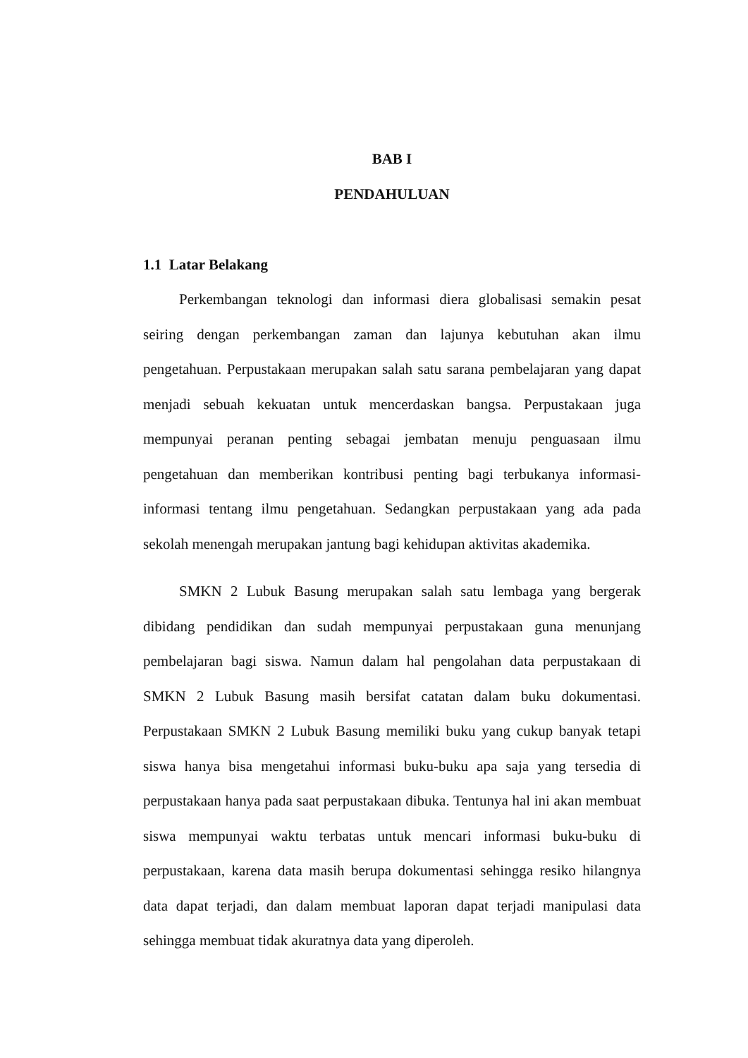BAB I
PENDAHULUAN
1.1 Latar Belakang
Perkembangan teknologi dan informasi diera globalisasi semakin pesat seiring dengan perkembangan zaman dan lajunya kebutuhan akan ilmu pengetahuan. Perpustakaan merupakan salah satu sarana pembelajaran yang dapat menjadi sebuah kekuatan untuk mencerdaskan bangsa. Perpustakaan juga mempunyai peranan penting sebagai jembatan menuju penguasaan ilmu pengetahuan dan memberikan kontribusi penting bagi terbukanya informasi-informasi tentang ilmu pengetahuan. Sedangkan perpustakaan yang ada pada sekolah menengah merupakan jantung bagi kehidupan aktivitas akademika.
SMKN 2 Lubuk Basung merupakan salah satu lembaga yang bergerak dibidang pendidikan dan sudah mempunyai perpustakaan guna menunjang pembelajaran bagi siswa. Namun dalam hal pengolahan data perpustakaan di SMKN 2 Lubuk Basung masih bersifat catatan dalam buku dokumentasi. Perpustakaan SMKN 2 Lubuk Basung memiliki buku yang cukup banyak tetapi siswa hanya bisa mengetahui informasi buku-buku apa saja yang tersedia di perpustakaan hanya pada saat perpustakaan dibuka. Tentunya hal ini akan membuat siswa mempunyai waktu terbatas untuk mencari informasi buku-buku di perpustakaan, karena data masih berupa dokumentasi sehingga resiko hilangnya data dapat terjadi, dan dalam membuat laporan dapat terjadi manipulasi data sehingga membuat tidak akuratnya data yang diperoleh.